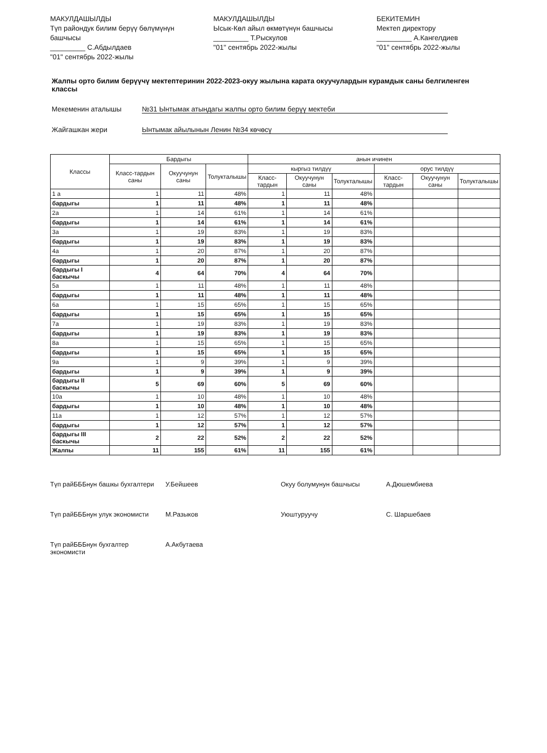МАКУЛДАШЫЛДЫ
Түп райондук билим берүү бөлүмүнүн башчысы
_________ С.Абдылдаев
"01" сентябрь 2022-жылы
МАКУЛДАШЫЛДЫ
Ысык-Көл айыл өкмөтүнүн башчысы
_________ Т.Рыскулов
"01" сентябрь 2022-жылы
БЕКИТЕМИН
Мектеп директору
_________ А.Кангелдиев
"01" сентябрь 2022-жылы
Жалпы орто билим берүүчү мектептеринин 2022-2023-окуу жылына карата окуучулардын курамдык саны белгиленген классы
Мекеменин аталышы №31 Ынтымак атындагы жалпы орто билим берүү мектеби
Жайгашкан жери Ынтымак айылынын Ленин №34 көчөсү
| Классы | Бардыгы | | | анын ичинен | | | | | |
| --- | --- | --- | --- | --- | --- | --- | --- | --- | --- |
| | Класс-тардын саны | Окуучунун саны | Толукталышы | кыргыз тилдүү | | | орус тилдүү | | |
| | | | | Класс-тардын | Окуучунун саны | Толукталышы | Класс-тардын | Окуучунун саны | Толукталышы |
| 1 а | 1 | 11 | 48% | 1 | 11 | 48% | | | |
| бардыгы | 1 | 11 | 48% | 1 | 11 | 48% | | | |
| 2а | 1 | 14 | 61% | 1 | 14 | 61% | | | |
| бардыгы | 1 | 14 | 61% | 1 | 14 | 61% | | | |
| 3а | 1 | 19 | 83% | 1 | 19 | 83% | | | |
| бардыгы | 1 | 19 | 83% | 1 | 19 | 83% | | | |
| 4а | 1 | 20 | 87% | 1 | 20 | 87% | | | |
| бардыгы | 1 | 20 | 87% | 1 | 20 | 87% | | | |
| бардыгы I баскычы | 4 | 64 | 70% | 4 | 64 | 70% | | | |
| 5а | 1 | 11 | 48% | 1 | 11 | 48% | | | |
| бардыгы | 1 | 11 | 48% | 1 | 11 | 48% | | | |
| 6а | 1 | 15 | 65% | 1 | 15 | 65% | | | |
| бардыгы | 1 | 15 | 65% | 1 | 15 | 65% | | | |
| 7а | 1 | 19 | 83% | 1 | 19 | 83% | | | |
| бардыгы | 1 | 19 | 83% | 1 | 19 | 83% | | | |
| 8а | 1 | 15 | 65% | 1 | 15 | 65% | | | |
| бардыгы | 1 | 15 | 65% | 1 | 15 | 65% | | | |
| 9а | 1 | 9 | 39% | 1 | 9 | 39% | | | |
| бардыгы | 1 | 9 | 39% | 1 | 9 | 39% | | | |
| бардыгы II баскычы | 5 | 69 | 60% | 5 | 69 | 60% | | | |
| 10а | 1 | 10 | 48% | 1 | 10 | 48% | | | |
| бардыгы | 1 | 10 | 48% | 1 | 10 | 48% | | | |
| 11а | 1 | 12 | 57% | 1 | 12 | 57% | | | |
| бардыгы | 1 | 12 | 57% | 1 | 12 | 57% | | | |
| бардыгы III баскычы | 2 | 22 | 52% | 2 | 22 | 52% | | | |
| Жалпы | 11 | 155 | 61% | 11 | 155 | 61% | | | |
Түп райБББнун башкы бухгалтери У.Бейшеев Окуу болумунун башчысы А.Дюшембиева Түп райБББнун улук экономисти М.Разыков Уюштуруучу С. Шаршебаев Түп райБББнун бухгалтер экономисти А.Акбутаева